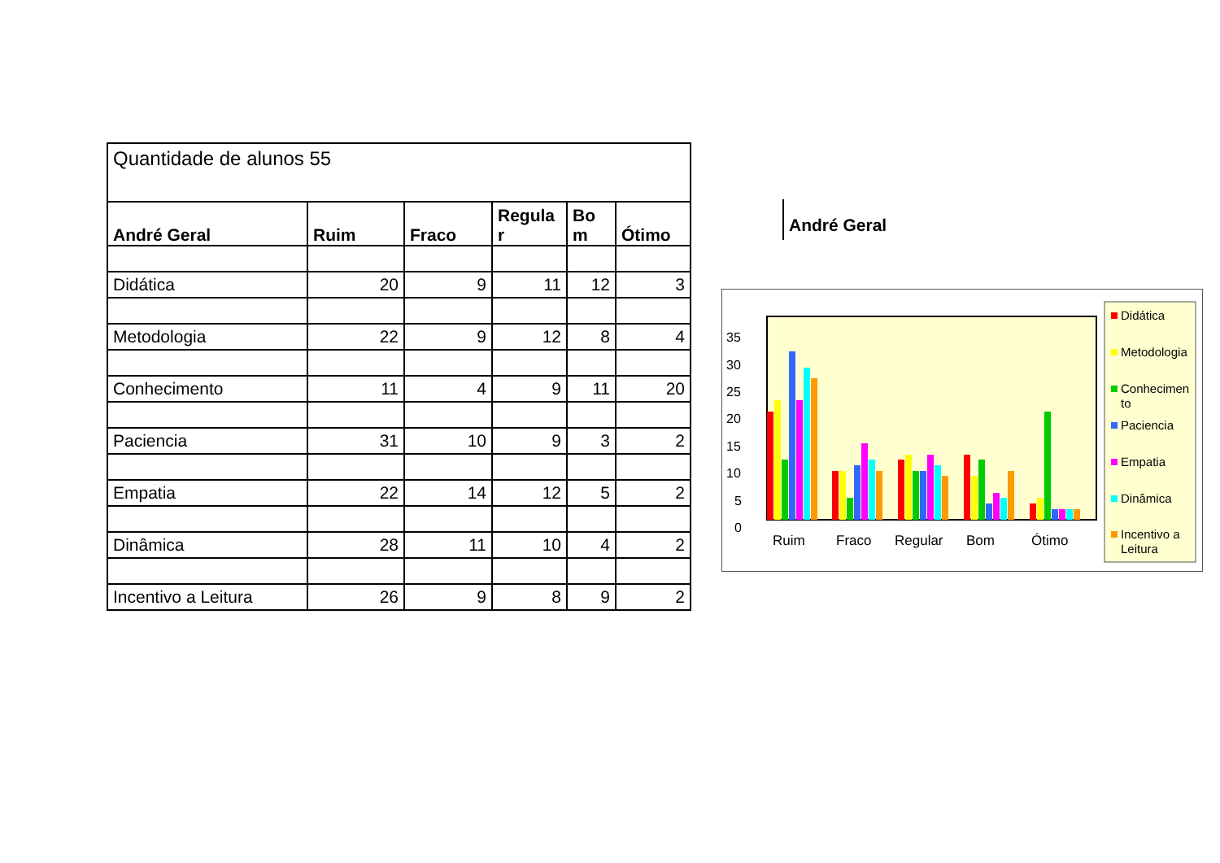| Quantidade de alunos 55 | | | | | |
| André Geral | Ruim | Fraco | Regula r | Bo m | Ótimo |
| Didática | 20 | 9 | 11 | 12 | 3 |
| Metodologia | 22 | 9 | 12 | 8 | 4 |
| Conhecimento | 11 | 4 | 9 | 11 | 20 |
| Paciencia | 31 | 10 | 9 | 3 | 2 |
| Empatia | 22 | 14 | 12 | 5 | 2 |
| Dinâmica | 28 | 11 | 10 | 4 | 2 |
| Incentivo a Leitura | 26 | 9 | 8 | 9 | 2 |
André Geral
35
30
25
20
15
10
5
0
Ruim
Fraco
Regular
Bom
Ótimo
Didática
Metodologia
Conhecimen
to
Paciencia
Empatia
Dinâmica
Incentivo a
Leitura